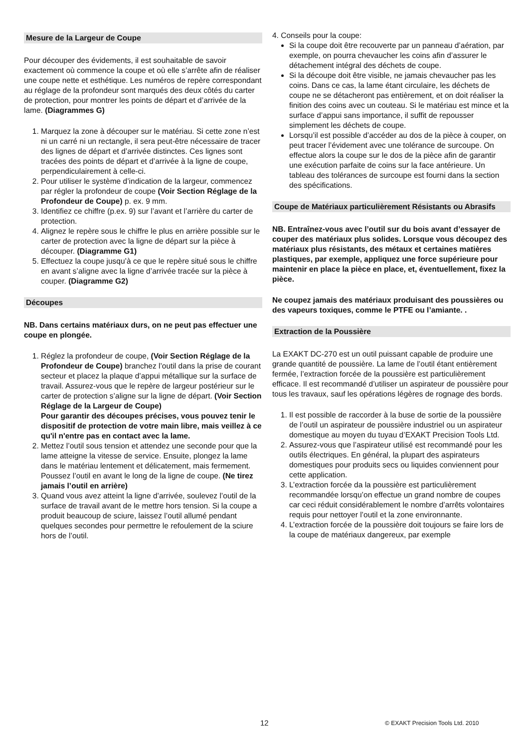Mesure de la Largeur de Coupe
Pour découper des évidements, il est souhaitable de savoir exactement où commence la coupe et où elle s’arrête afin de réaliser une coupe nette et esthétique. Les numéros de repère correspondant au réglage de la profondeur sont marqués des deux côtés du carter de protection, pour montrer les points de départ et d’arrivée de la lame. (Diagrammes G)
1. Marquez la zone à découper sur le matériau. Si cette zone n’est ni un carré ni un rectangle, il sera peut-être nécessaire de tracer des lignes de départ et d’arrivée distinctes. Ces lignes sont tracées des points de départ et d’arrivée à la ligne de coupe, perpendiculairement à celle-ci.
2. Pour utiliser le système d’indication de la largeur, commencez par régler la profondeur de coupe (Voir Section Réglage de la Profondeur de Coupe) p. ex. 9 mm.
3. Identifiez ce chiffre (p.ex. 9) sur l’avant et l’arrière du carter de protection.
4. Alignez le repère sous le chiffre le plus en arrière possible sur le carter de protection avec la ligne de départ sur la pièce à découper. (Diagramme G1)
5. Effectuez la coupe jusqu’à ce que le repère situé sous le chiffre en avant s’aligne avec la ligne d’arrivée tracée sur la pièce à couper. (Diagramme G2)
Découpes
NB. Dans certains matériaux durs, on ne peut pas effectuer une coupe en plongée.
1. Réglez la profondeur de coupe, (Voir Section Réglage de la Profondeur de Coupe) branchez l’outil dans la prise de courant secteur et placez la plaque d’appui métallique sur la surface de travail. Assurez-vous que le repère de largeur postérieur sur le carter de protection s’aligne sur la ligne de départ. (Voir Section Réglage de la Largeur de Coupe)
Pour garantir des découpes précises, vous pouvez tenir le dispositif de protection de votre main libre, mais veillez à ce qu'il n'entre pas en contact avec la lame.
2. Mettez l’outil sous tension et attendez une seconde pour que la lame atteigne la vitesse de service. Ensuite, plongez la lame dans le matériau lentement et délicatement, mais fermement. Poussez l’outil en avant le long de la ligne de coupe. (Ne tirez jamais l’outil en arrière)
3. Quand vous avez atteint la ligne d’arrivée, soulevez l’outil de la surface de travail avant de le mettre hors tension. Si la coupe a produit beaucoup de sciure, laissez l’outil allumé pendant quelques secondes pour permettre le refoulement de la sciure hors de l’outil.
4. Conseils pour la coupe:
Si la coupe doit être recouverte par un panneau d’aération, par exemple, on pourra chevaucher les coins afin d’assurer le détachement intégral des déchets de coupe.
Si la découpe doit être visible, ne jamais chevaucher pas les coins. Dans ce cas, la lame étant circulaire, les déchets de coupe ne se détacheront pas entièrement, et on doit réaliser la finition des coins avec un couteau. Si le matériau est mince et la surface d’appui sans importance, il suffit de repousser simplement les déchets de coupe.
Lorsqu’il est possible d’accéder au dos de la pièce à couper, on peut tracer l’évidement avec une tolérance de surcoupe. On effectue alors la coupe sur le dos de la pièce afin de garantir une exécution parfaite de coins sur la face antérieure. Un tableau des tolérances de surcoupe est fourni dans la section des spécifications.
Coupe de Matériaux particulièrement Résistants ou Abrasifs
NB. Entraînez-vous avec l’outil sur du bois avant d’essayer de couper des matériaux plus solides. Lorsque vous découpez des matériaux plus résistants, des métaux et certaines matières plastiques, par exemple, appliquez une force supérieure pour maintenir en place la pièce en place, et, éventuellement, fixez la pièce.
Ne coupez jamais des matériaux produisant des poussières ou des vapeurs toxiques, comme le PTFE ou l’amiante. .
Extraction de la Poussière
La EXAKT DC-270 est un outil puissant capable de produire une grande quantité de poussière. La lame de l’outil étant entièrement fermée, l’extraction forcée de la poussière est particulièrement efficace. Il est recommandé d’utiliser un aspirateur de poussière pour tous les travaux, sauf les opérations légères de rognage des bords.
1. Il est possible de raccorder à la buse de sortie de la poussière de l’outil un aspirateur de poussière industriel ou un aspirateur domestique au moyen du tuyau d’EXAKT Precision Tools Ltd.
2. Assurez-vous que l’aspirateur utilisé est recommandé pour les outils électriques. En général, la plupart des aspirateurs domestiques pour produits secs ou liquides conviennent pour cette application.
3. L’extraction forcée da la poussière est particulièrement recommandée lorsqu’on effectue un grand nombre de coupes car ceci réduit considérablement le nombre d’arrêts volontaires requis pour nettoyer l’outil et la zone environnante.
4. L’extraction forcée de la poussière doit toujours se faire lors de la coupe de matériaux dangereux, par exemple
12 © EXAKT Precision Tools Ltd. 2010